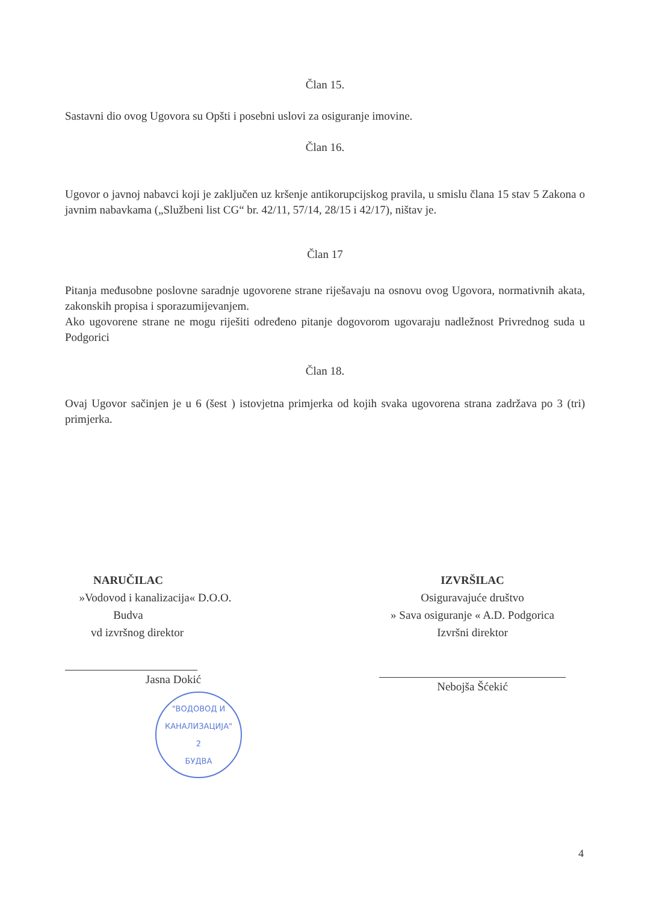Član 15.
Sastavni dio ovog Ugovora su Opšti i posebni uslovi za osiguranje imovine.
Član 16.
Ugovor o javnoj nabavci koji je zaključen uz kršenje antikorupcijskog pravila, u smislu člana 15 stav 5 Zakona o javnim nabavkama („Službeni list CG“ br. 42/11, 57/14, 28/15 i 42/17), ništav je.
Član 17
Pitanja međusobne poslovne saradnje ugovorene strane riješavaju na osnovu ovog Ugovora, normativnih akata, zakonskih propisa i sporazumijevanjem.
Ako ugovorene strane ne mogu riješiti određeno pitanje dogovorom ugovaraju nadležnost Privrednog suda u Podgorici
Član 18.
Ovaj Ugovor sačinjen je u 6 (šest ) istovjetna primjerka od kojih svaka ugovorena strana zadržava po 3 (tri) primjerka.
NARUČILAC
»Vodovod i kanalizacija« D.O.O.
Budva
vd izvršnog direktor
Jasna Dokić
"ВОДОВОД И
КАНАЛИЗАЦИЈА"
2
БУДВА
IZVRŠILAC
Osiguravajuće društvo
» Sava osiguranje « A.D. Podgorica
Izvršni direktor
Nebojša Šćekić
4